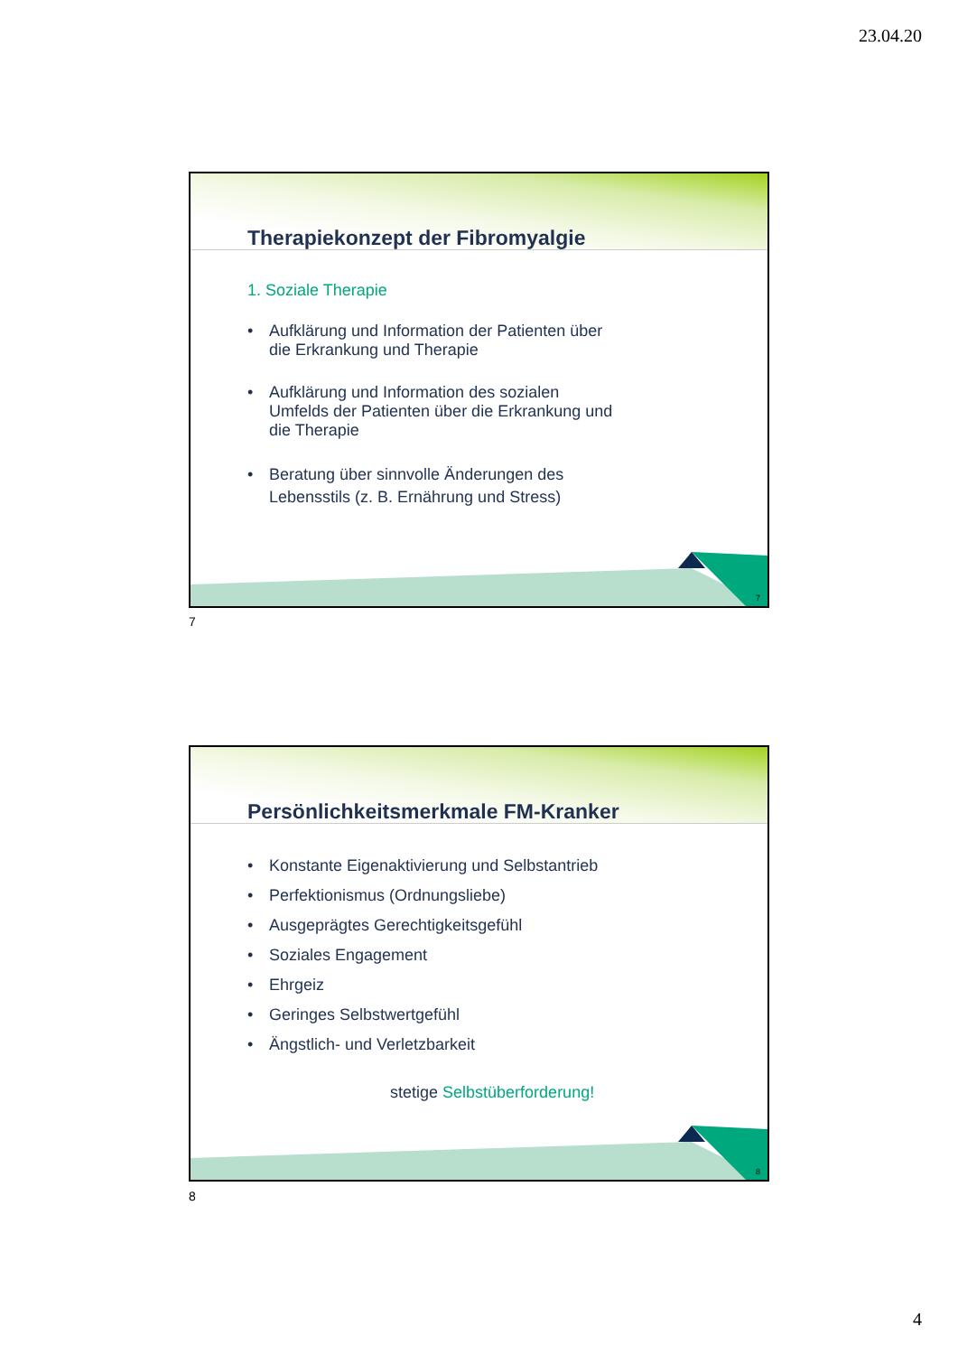23.04.20
Therapiekonzept der Fibromyalgie
1. Soziale Therapie
• Aufklärung und Information der Patienten über
die Erkrankung und Therapie
• Aufklärung und Information des sozialen
Umfelds der Patienten über die Erkrankung und
die Therapie
• Beratung über sinnvolle Änderungen des
Lebensstils (z. B. Ernährung und Stress)
7
7
Persönlichkeitsmerkmale FM-Kranker
• Konstante Eigenaktivierung und Selbstantrieb
• Perfektionismus (Ordnungsliebe)
• Ausgeprägtes Gerechtigkeitsgefühl
• Soziales Engagement
• Ehrgeiz
• Geringes Selbstwertgefühl
• Ängstlich- und Verletzbarkeit
stetige Selbstüberforderung!
8
8
4